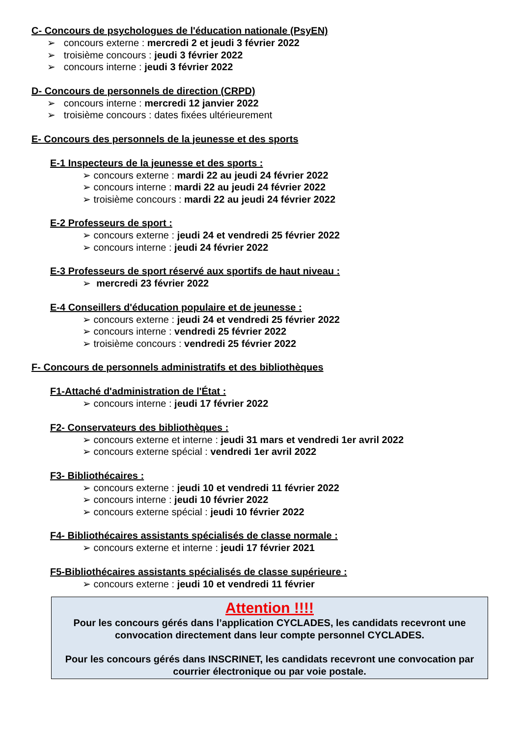C- Concours de psychologues de l'éducation nationale (PsyEN)
➢ concours externe : mercredi 2 et jeudi 3 février 2022
➢ troisième concours : jeudi 3 février 2022
➢ concours interne : jeudi 3 février 2022
D- Concours de personnels de direction (CRPD)
➢ concours interne : mercredi 12 janvier 2022
➢ troisième concours : dates fixées ultérieurement
E- Concours des personnels de la jeunesse et des sports
E-1 Inspecteurs de la jeunesse et des sports :
➢ concours externe : mardi 22 au jeudi 24 février 2022
➢ concours interne : mardi 22 au jeudi 24 février 2022
➢ troisième concours : mardi 22 au jeudi 24 février 2022
E-2 Professeurs de sport :
➢ concours externe : jeudi 24 et vendredi 25 février 2022
➢ concours interne : jeudi 24 février 2022
E-3 Professeurs de sport réservé aux sportifs de haut niveau :
➢ mercredi 23 février 2022
E-4 Conseillers d'éducation populaire et de jeunesse :
➢ concours externe : jeudi 24 et vendredi 25 février 2022
➢ concours interne : vendredi 25 février 2022
➢ troisième concours : vendredi 25 février 2022
F- Concours de personnels administratifs et des bibliothèques
F1-Attaché d'administration de l'État :
➢ concours interne : jeudi 17 février 2022
F2- Conservateurs des bibliothèques :
➢ concours externe et interne : jeudi 31 mars et vendredi 1er avril 2022
➢ concours externe spécial : vendredi 1er avril 2022
F3- Bibliothécaires :
➢ concours externe : jeudi 10 et vendredi 11 février 2022
➢ concours interne : jeudi 10 février 2022
➢ concours externe spécial : jeudi 10 février 2022
F4- Bibliothécaires assistants spécialisés de classe normale :
➢ concours externe et interne : jeudi 17 février 2021
F5-Bibliothécaires assistants spécialisés de classe supérieure :
➢ concours externe : jeudi 10 et vendredi 11 février
Attention !!!!
Pour les concours gérés dans l’application CYCLADES, les candidats recevront une convocation directement dans leur compte personnel CYCLADES.
Pour les concours gérés dans INSCRINET, les candidats recevront une convocation par courrier électronique ou par voie postale.